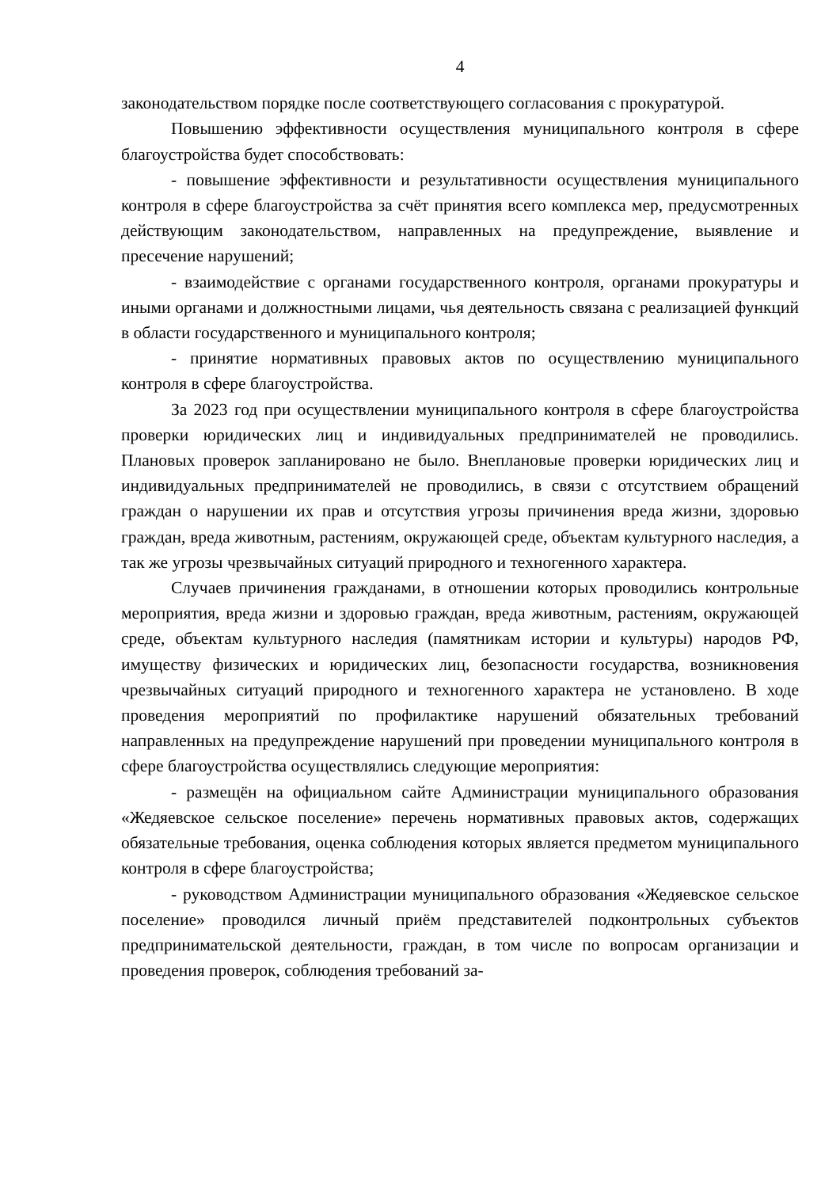4
законодательством порядке после соответствующего согласования с прокуратурой.
Повышению эффективности осуществления муниципального контроля в сфере благоустройства будет способствовать:
- повышение эффективности и результативности осуществления муниципального контроля в сфере благоустройства за счёт принятия всего комплекса мер, предусмотренных действующим законодательством, направленных на предупреждение, выявление и пресечение нарушений;
- взаимодействие с органами государственного контроля, органами прокуратуры и иными органами и должностными лицами, чья деятельность связана с реализацией функций в области государственного и муниципального контроля;
- принятие нормативных правовых актов по осуществлению муниципального контроля в сфере благоустройства.
За 2023 год при осуществлении муниципального контроля в сфере благоустройства проверки юридических лиц и индивидуальных предпринимателей не проводились. Плановых проверок запланировано не было. Внеплановые проверки юридических лиц и индивидуальных предпринимателей не проводились, в связи с отсутствием обращений граждан о нарушении их прав и отсутствия угрозы причинения вреда жизни, здоровью граждан, вреда животным, растениям, окружающей среде, объектам культурного наследия, а так же угрозы чрезвычайных ситуаций природного и техногенного характера.
Случаев причинения гражданами, в отношении которых проводились контрольные мероприятия, вреда жизни и здоровью граждан, вреда животным, растениям, окружающей среде, объектам культурного наследия (памятникам истории и культуры) народов РФ, имуществу физических и юридических лиц, безопасности государства, возникновения чрезвычайных ситуаций природного и техногенного характера не установлено. В ходе проведения мероприятий по профилактике нарушений обязательных требований направленных на предупреждение нарушений при проведении муниципального контроля в сфере благоустройства осуществлялись следующие мероприятия:
- размещён на официальном сайте Администрации муниципального образования «Жедяевское сельское поселение» перечень нормативных правовых актов, содержащих обязательные требования, оценка соблюдения которых является предметом муниципального контроля в сфере благоустройства;
- руководством Администрации муниципального образования «Жедяевское сельское поселение» проводился личный приём представителей подконтрольных субъектов предпринимательской деятельности, граждан, в том числе по вопросам организации и проведения проверок, соблюдения требований за-